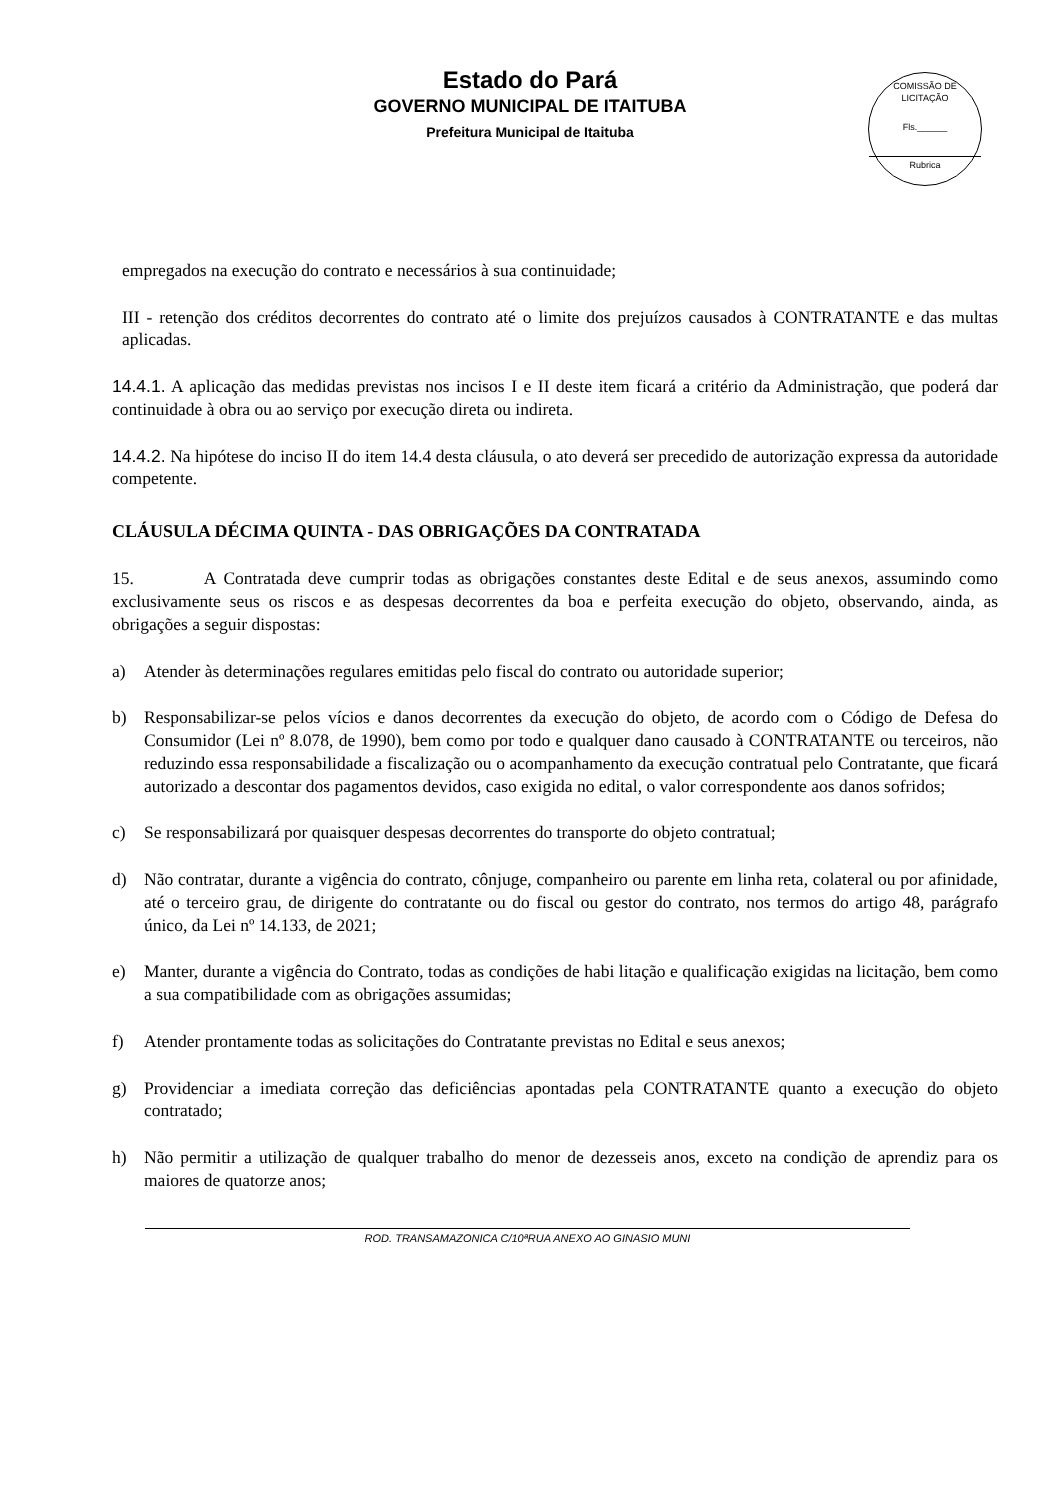Estado do Pará
GOVERNO MUNICIPAL DE ITAITUBA
Prefeitura Municipal de Itaituba
COMISSÃO DE LICITAÇÃO
Fls.______
Rubrica
empregados na execução do contrato e necessários à sua continuidade;
III - retenção dos créditos decorrentes do contrato até o limite dos prejuízos causados à CONTRATANTE e das multas aplicadas.
14.4.1. A aplicação das medidas previstas nos incisos I e II deste item ficará a critério da Administração, que poderá dar continuidade à obra ou ao serviço por execução direta ou indireta.
14.4.2. Na hipótese do inciso II do item 14.4 desta cláusula, o ato deverá ser precedido de autorização expressa da autoridade competente.
CLÁUSULA DÉCIMA QUINTA - DAS OBRIGAÇÕES DA CONTRATADA
15. A Contratada deve cumprir todas as obrigações constantes deste Edital e de seus anexos, assumindo como exclusivamente seus os riscos e as despesas decorrentes da boa e perfeita execução do objeto, observando, ainda, as obrigações a seguir dispostas:
a) Atender às determinações regulares emitidas pelo fiscal do contrato ou autoridade superior;
b) Responsabilizar-se pelos vícios e danos decorrentes da execução do objeto, de acordo com o Código de Defesa do Consumidor (Lei nº 8.078, de 1990), bem como por todo e qualquer dano causado à CONTRATANTE ou terceiros, não reduzindo essa responsabilidade a fiscalização ou o acompanhamento da execução contratual pelo Contratante, que ficará autorizado a descontar dos pagamentos devidos, caso exigida no edital, o valor correspondente aos danos sofridos;
c) Se responsabilizará por quaisquer despesas decorrentes do transporte do objeto contratual;
d) Não contratar, durante a vigência do contrato, cônjuge, companheiro ou parente em linha reta, colateral ou por afinidade, até o terceiro grau, de dirigente do contratante ou do fiscal ou gestor do contrato, nos termos do artigo 48, parágrafo único, da Lei nº 14.133, de 2021;
e) Manter, durante a vigência do Contrato, todas as condições de habi litação e qualificação exigidas na licitação, bem como a sua compatibilidade com as obrigações assumidas;
f) Atender prontamente todas as solicitações do Contratante previstas no Edital e seus anexos;
g) Providenciar a imediata correção das deficiências apontadas pela CONTRATANTE quanto a execução do objeto contratado;
h) Não permitir a utilização de qualquer trabalho do menor de dezesseis anos, exceto na condição de aprendiz para os maiores de quatorze anos;
ROD. TRANSAMAZONICA C/10ªRUA ANEXO AO GINASIO MUNI